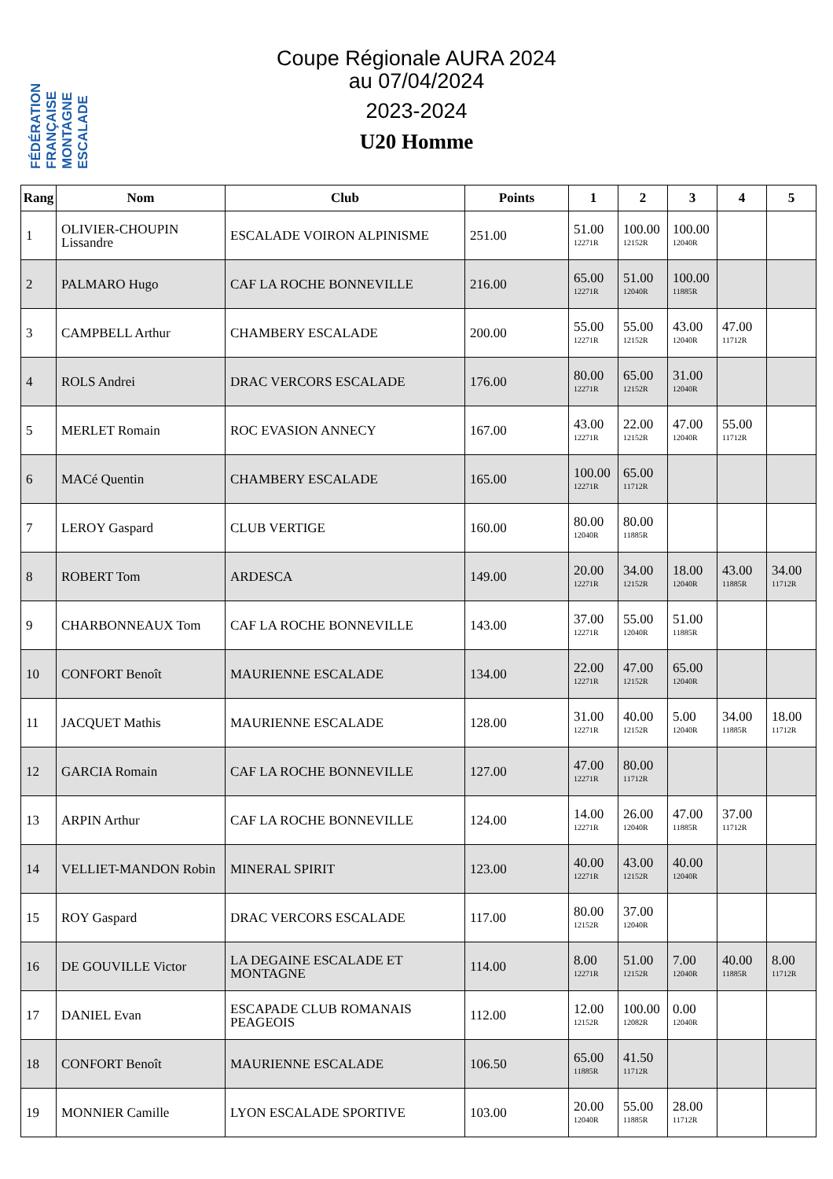FÉDÉRATION FRANÇAISE MONTAGNE ESCALADE
Coupe Régionale AURA 2024
au 07/04/2024
2023-2024
U20 Homme
| Rang | Nom | Club | Points | 1 | 2 | 3 | 4 | 5 |
| --- | --- | --- | --- | --- | --- | --- | --- | --- |
| 1 | OLIVIER-CHOUPIN Lissandre | ESCALADE VOIRON ALPINISME | 251.00 | 51.00 12271R | 100.00 12152R | 100.00 12040R | | |
| 2 | PALMARO Hugo | CAF LA ROCHE BONNEVILLE | 216.00 | 65.00 12271R | 51.00 12040R | 100.00 11885R | | |
| 3 | CAMPBELL Arthur | CHAMBERY ESCALADE | 200.00 | 55.00 12271R | 55.00 12152R | 43.00 12040R | 47.00 11712R | |
| 4 | ROLS Andrei | DRAC VERCORS ESCALADE | 176.00 | 80.00 12271R | 65.00 12152R | 31.00 12040R | | |
| 5 | MERLET Romain | ROC EVASION ANNECY | 167.00 | 43.00 12271R | 22.00 12152R | 47.00 12040R | 55.00 11712R | |
| 6 | MACé Quentin | CHAMBERY ESCALADE | 165.00 | 100.00 12271R | 65.00 11712R | | | |
| 7 | LEROY Gaspard | CLUB VERTIGE | 160.00 | 80.00 12040R | 80.00 11885R | | | |
| 8 | ROBERT Tom | ARDESCA | 149.00 | 20.00 12271R | 34.00 12152R | 18.00 12040R | 43.00 11885R | 34.00 11712R |
| 9 | CHARBONNEAUX Tom | CAF LA ROCHE BONNEVILLE | 143.00 | 37.00 12271R | 55.00 12040R | 51.00 11885R | | |
| 10 | CONFORT Benoît | MAURIENNE ESCALADE | 134.00 | 22.00 12271R | 47.00 12152R | 65.00 12040R | | |
| 11 | JACQUET Mathis | MAURIENNE ESCALADE | 128.00 | 31.00 12271R | 40.00 12152R | 5.00 12040R | 34.00 11885R | 18.00 11712R |
| 12 | GARCIA Romain | CAF LA ROCHE BONNEVILLE | 127.00 | 47.00 12271R | 80.00 11712R | | | |
| 13 | ARPIN Arthur | CAF LA ROCHE BONNEVILLE | 124.00 | 14.00 12271R | 26.00 12040R | 47.00 11885R | 37.00 11712R | |
| 14 | VELLIET-MANDON Robin | MINERAL SPIRIT | 123.00 | 40.00 12271R | 43.00 12152R | 40.00 12040R | | |
| 15 | ROY Gaspard | DRAC VERCORS ESCALADE | 117.00 | 80.00 12152R | 37.00 12040R | | | |
| 16 | DE GOUVILLE Victor | LA DEGAINE ESCALADE ET MONTAGNE | 114.00 | 8.00 12271R | 51.00 12152R | 7.00 12040R | 40.00 11885R | 8.00 11712R |
| 17 | DANIEL Evan | ESCAPADE CLUB ROMANAIS PEAGEOIS | 112.00 | 12.00 12152R | 100.00 12082R | 0.00 12040R | | |
| 18 | CONFORT Benoît | MAURIENNE ESCALADE | 106.50 | 65.00 11885R | 41.50 11712R | | | |
| 19 | MONNIER Camille | LYON ESCALADE SPORTIVE | 103.00 | 20.00 12040R | 55.00 11885R | 28.00 11712R | | |